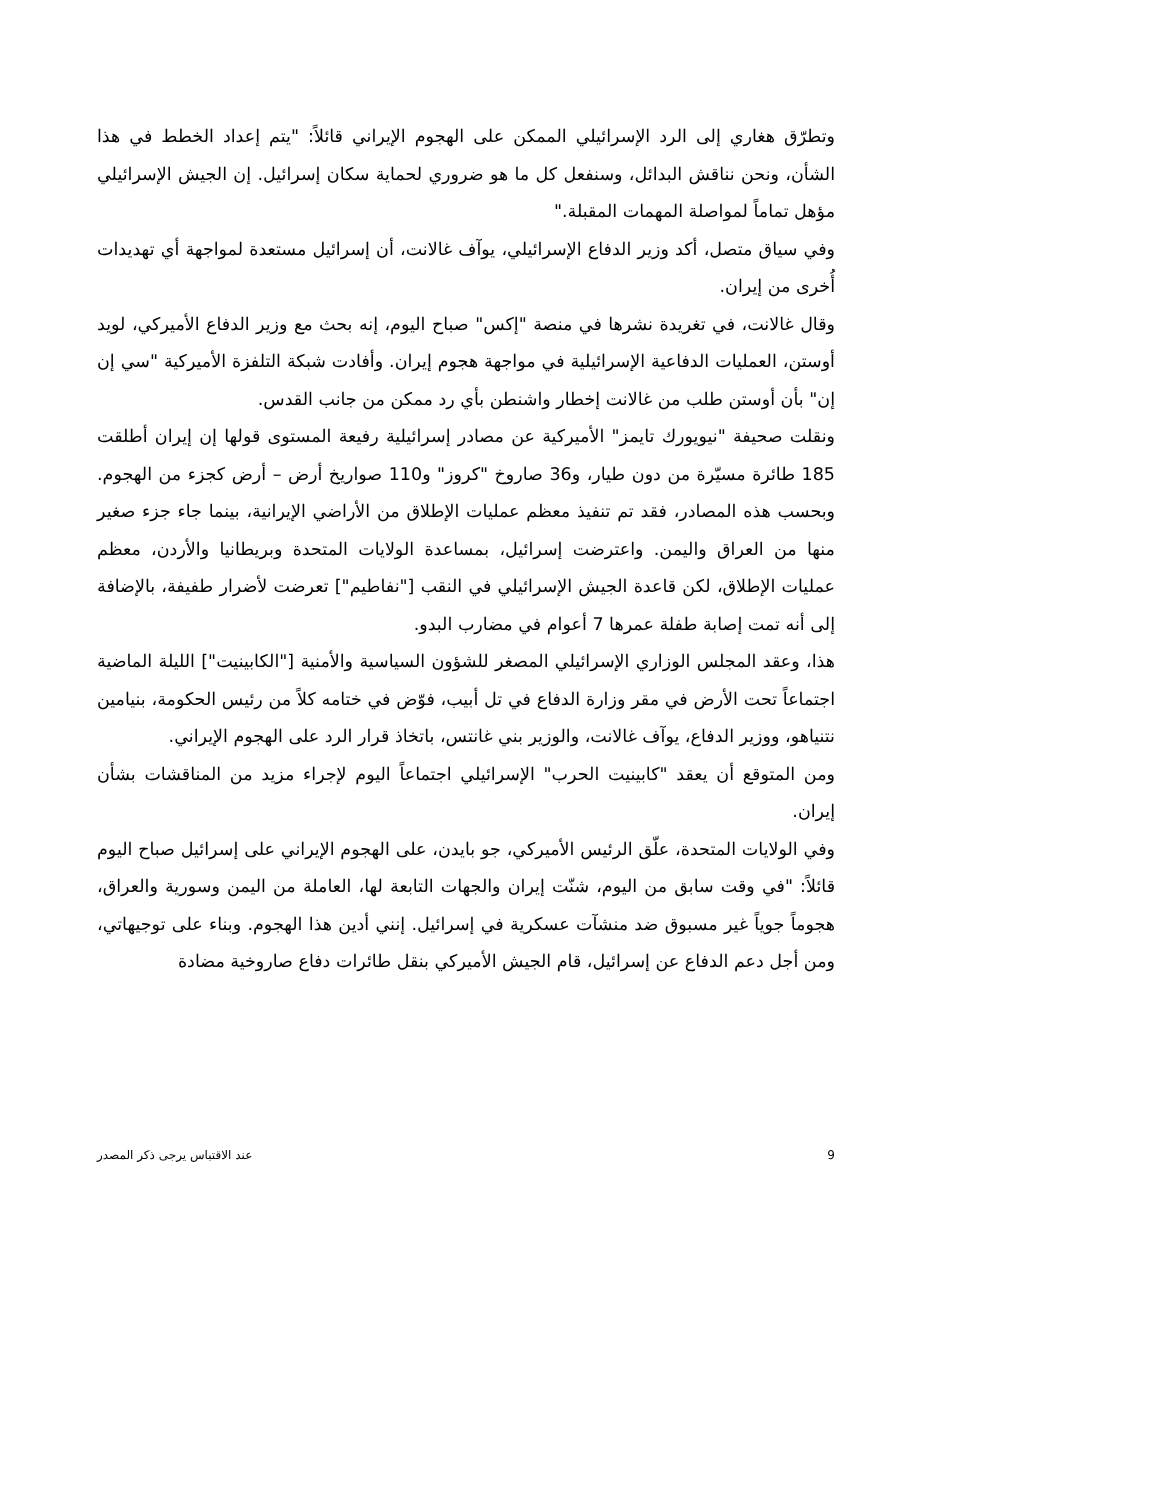وتطرّق هغاري إلى الرد الإسرائيلي الممكن على الهجوم الإيراني قائلاً: "يتم إعداد الخطط في هذا الشأن، ونحن نناقش البدائل، وسنفعل كل ما هو ضروري لحماية سكان إسرائيل. إن الجيش الإسرائيلي مؤهل تماماً لمواصلة المهمات المقبلة."
وفي سياق متصل، أكد وزير الدفاع الإسرائيلي، يوآف غالانت، أن إسرائيل مستعدة لمواجهة أي تهديدات أُخرى من إيران.
وقال غالانت، في تغريدة نشرها في منصة "إكس" صباح اليوم، إنه بحث مع وزير الدفاع الأميركي، لويد أوستن، العمليات الدفاعية الإسرائيلية في مواجهة هجوم إيران. وأفادت شبكة التلفزة الأميركية "سي إن إن" بأن أوستن طلب من غالانت إخطار واشنطن بأي رد ممكن من جانب القدس.
ونقلت صحيفة "نيويورك تايمز" الأميركية عن مصادر إسرائيلية رفيعة المستوى قولها إن إيران أطلقت 185 طائرة مسيّرة من دون طيار، و36 صاروخ "كروز" و110 صواريخ أرض – أرض كجزء من الهجوم. وبحسب هذه المصادر، فقد تم تنفيذ معظم عمليات الإطلاق من الأراضي الإيرانية، بينما جاء جزء صغير منها من العراق واليمن. واعترضت إسرائيل، بمساعدة الولايات المتحدة وبريطانيا والأردن، معظم عمليات الإطلاق، لكن قاعدة الجيش الإسرائيلي في النقب ["نفاطيم"] تعرضت لأضرار طفيفة، بالإضافة إلى أنه تمت إصابة طفلة عمرها 7 أعوام في مضارب البدو.
هذا، وعقد المجلس الوزاري الإسرائيلي المصغر للشؤون السياسية والأمنية ["الكابينيت"] الليلة الماضية اجتماعاً تحت الأرض في مقر وزارة الدفاع في تل أبيب، فوّض في ختامه كلاً من رئيس الحكومة، بنيامين نتنياهو، ووزير الدفاع، يوآف غالانت، والوزير بني غانتس، باتخاذ قرار الرد على الهجوم الإيراني.
ومن المتوقع أن يعقد "كابينيت الحرب" الإسرائيلي اجتماعاً اليوم لإجراء مزيد من المناقشات بشأن إيران.
وفي الولايات المتحدة، علّق الرئيس الأميركي، جو بايدن، على الهجوم الإيراني على إسرائيل صباح اليوم قائلاً: "في وقت سابق من اليوم، شنّت إيران والجهات التابعة لها، العاملة من اليمن وسورية والعراق، هجوماً جوياً غير مسبوق ضد منشآت عسكرية في إسرائيل. إنني أدين هذا الهجوم. وبناء على توجيهاتي، ومن أجل دعم الدفاع عن إسرائيل، قام الجيش الأميركي بنقل طائرات دفاع صاروخية مضادة
9 عند الاقتباس يرجى ذكر المصدر